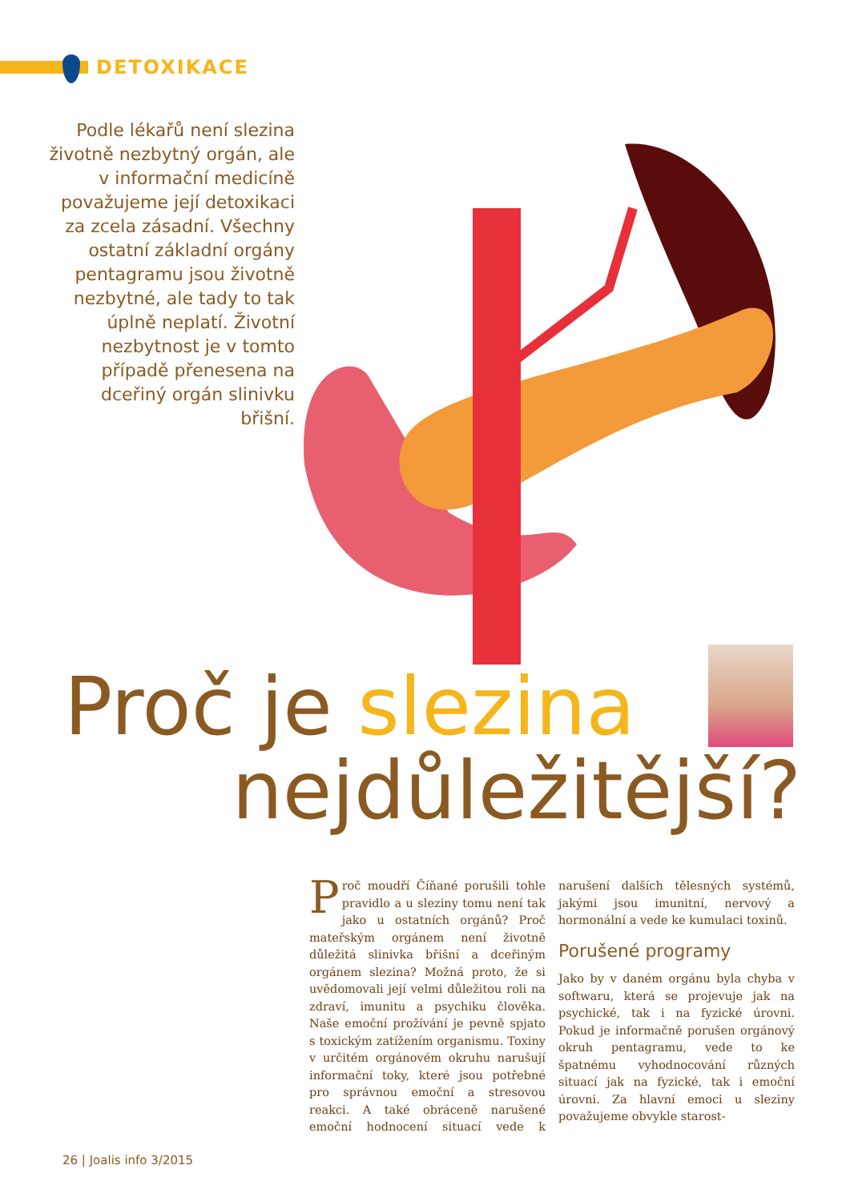DETOXIKACE
Podle lékařů není slezina životně nezbytný orgán, ale v informační medicíně považujeme její detoxikaci za zcela zásadní. Všechny ostatní základní orgány pentagramu jsou životně nezbytné, ale tady to tak úplně neplatí. Životní nezbytnost je v tomto případě přenesena na dceřiný orgán slinivku břišní.
Proč je slezina
nejdůležitější?
Proč moudří Číňané porušili tohle pravidlo a u sleziny tomu není tak jako u ostatních orgánů? Proč mateřským orgánem není životně důležitá slinivka břišní a dceřiným orgánem slezina? Možná proto, že si uvědomovali její velmi důležitou roli na zdraví, imunitu a psychiku člověka. Naše emoční prožívání je pevně spjato s toxickým zatížením organismu. Toxiny v určitém orgánovém okruhu narušují informační toky, které jsou potřebné pro správnou emoční a stresovou reakci. A také obráceně narušené emoční hodnocení situací vede k narušení dalších tělesných systémů, jakými jsou imunitní, nervový a hormonální a vede ke kumulaci toxinů.
Porušené programy
Jako by v daném orgánu byla chyba v softwaru, která se projevuje jak na psychické, tak i na fyzické úrovni. Pokud je informačně porušen orgánový okruh pentagramu, vede to ke špatnému vyhodnocování různých situací jak na fyzické, tak i emoční úrovni. Za hlavní emoci u sleziny považujeme obvykle starost-
26 | Joalis info 3/2015